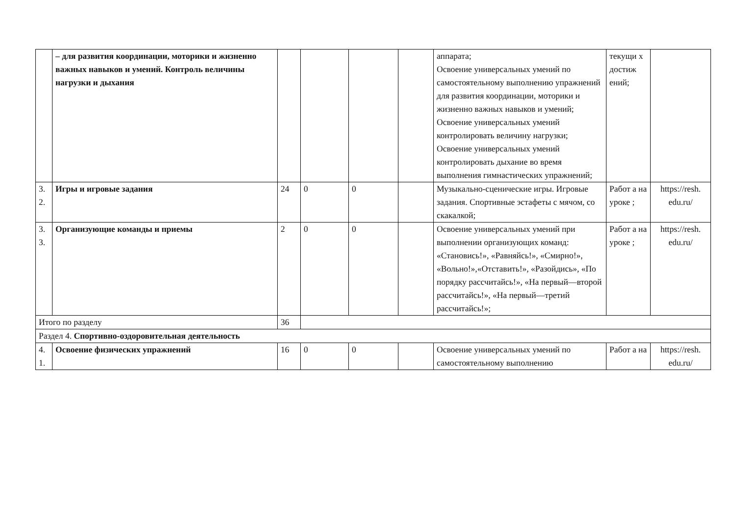| | – для развития координации, моторики и жизненно важных навыков и умений. Контроль величины нагрузки и дыхания | | | | | аппарата; Освоение универсальных умений по самостоятельному выполнению упражнений для развития координации, моторики и жизненно важных навыков и умений; Освоение универсальных умений контролировать величину нагрузки; Освоение универсальных умений контролировать дыхание во время выполнения гимнастических упражнений; | текущи х достиж ений; | |
| 3. 2. | Игры и игровые задания | 24 | 0 | 0 | | Музыкально-сценические игры. Игровые задания. Спортивные эстафеты с мячом, со скакалкой; | Работ а на уроке ; | https://resh. edu.ru/ |
| 3. 3. | Организующие команды и приемы | 2 | 0 | 0 | | Освоение универсальных умений при выполнении организующих команд: «Становись!», «Равняйсь!», «Смирно!», «Вольно!»,«Отставить!», «Разойдись», «По порядку рассчитайсь!», «На первый—второй рассчитайсь!», «На первый—третий рассчитайсь!»; | Работ а на уроке ; | https://resh. edu.ru/ |
| Итого по разделу | | 36 | | | | | | |
| Раздел 4. Спортивно-оздоровительная деятельность | | | | | | | | |
| 4. 1. | Освоение физических упражнений | 16 | 0 | 0 | | Освоение универсальных умений по самостоятельному выполнению | Работ а на | https://resh. edu.ru/ |